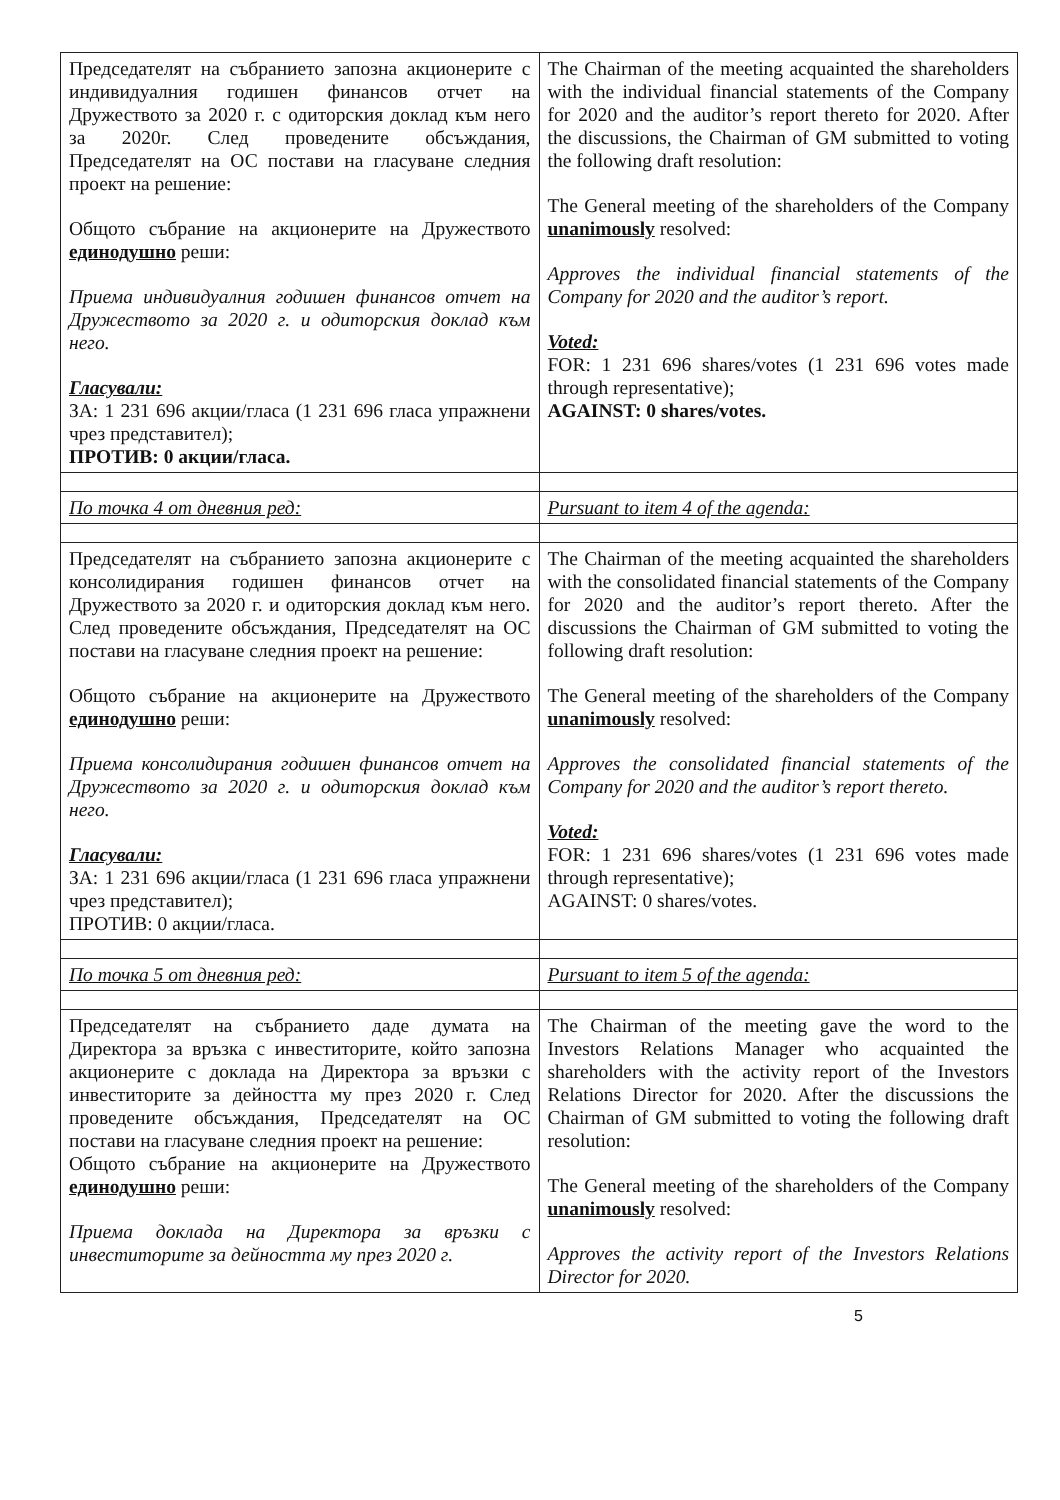| Председателят на събранието запозна акционерите с индивидуалния годишен финансов отчет на Дружеството за 2020 г. с одиторския доклад към него за 2020г. След проведените обсъждания, Председателят на ОС постави на гласуване следния проект на решение: Общото събрание на акционерите на Дружеството единодушно реши: Приема индивидуалния годишен финансов отчет на Дружеството за 2020 г. и одиторския доклад към него. Гласували: ЗА: 1 231 696 акции/гласа (1 231 696 гласа упражнени чрез представител); ПРОТИВ: 0 акции/гласа. | The Chairman of the meeting acquainted the shareholders with the individual financial statements of the Company for 2020 and the auditor’s report thereto for 2020. After the discussions, the Chairman of GM submitted to voting the following draft resolution: The General meeting of the shareholders of the Company unanimously resolved: Approves the individual financial statements of the Company for 2020 and the auditor’s report. Voted: FOR: 1 231 696 shares/votes (1 231 696 votes made through representative); AGAINST: 0 shares/votes. |
| По точка 4 от дневния ред: | Pursuant to item 4 of the agenda: |
| Председателят на събранието запозна акционерите с консолидирания годишен финансов отчет на Дружеството за 2020 г. и одиторския доклад към него. След проведените обсъждания, Председателят на ОС постави на гласуване следния проект на решение: Общото събрание на акционерите на Дружеството единодушно реши: Приема консолидирания годишен финансов отчет на Дружеството за 2020 г. и одиторския доклад към него. Гласували: ЗА: 1 231 696 акции/гласа (1 231 696 гласа упражнени чрез представител); ПРОТИВ: 0 акции/гласа. | The Chairman of the meeting acquainted the shareholders with the consolidated financial statements of the Company for 2020 and the auditor’s report thereto. After the discussions the Chairman of GM submitted to voting the following draft resolution: The General meeting of the shareholders of the Company unanimously resolved: Approves the consolidated financial statements of the Company for 2020 and the auditor’s report thereto. Voted: FOR: 1 231 696 shares/votes (1 231 696 votes made through representative); AGAINST: 0 shares/votes. |
| По точка 5 от дневния ред: | Pursuant to item 5 of the agenda: |
| Председателят на събранието даде думата на Директора за връзка с инвеститорите, който запозна акционерите с доклада на Директора за връзки с инвеститорите за дейността му през 2020 г. След проведените обсъждания, Председателят на ОС постави на гласуване следния проект на решение: Общото събрание на акционерите на Дружеството единодушно реши: Приема доклада на Директора за връзки с инвеститорите за дейността му през 2020 г. | The Chairman of the meeting gave the word to the Investors Relations Manager who acquainted the shareholders with the activity report of the Investors Relations Director for 2020. After the discussions the Chairman of GM submitted to voting the following draft resolution: The General meeting of the shareholders of the Company unanimously resolved: Approves the activity report of the Investors Relations Director for 2020. |
5